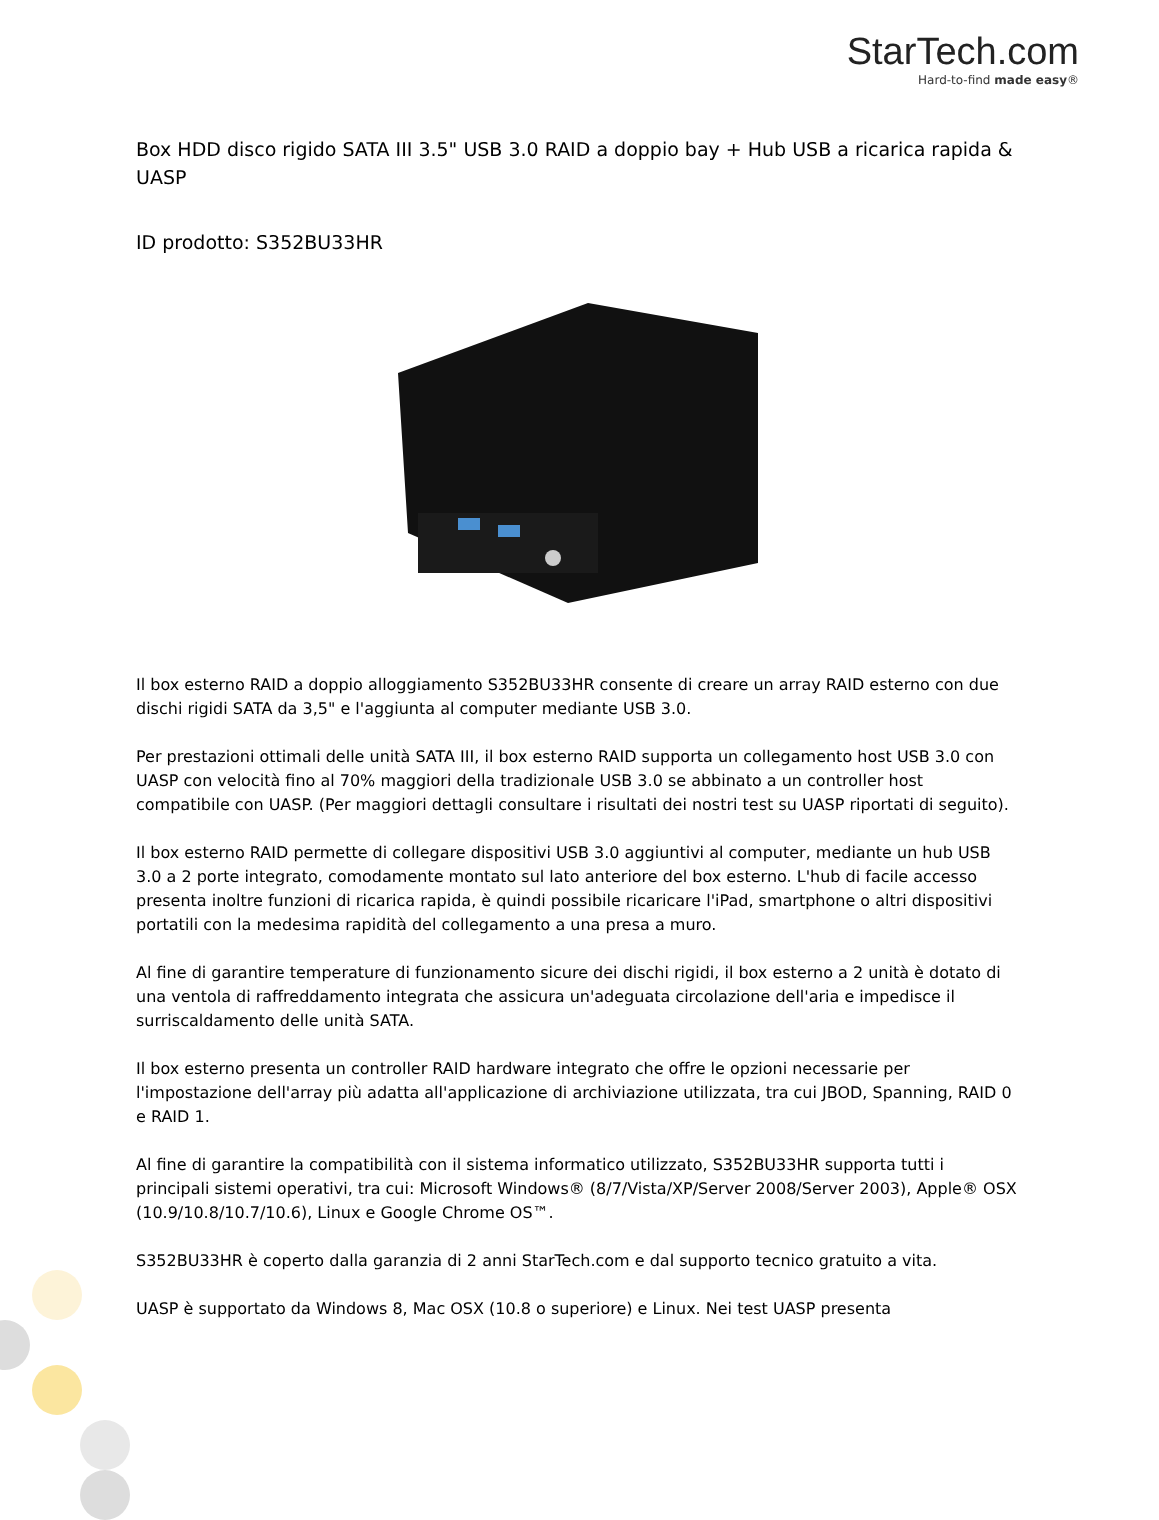StarTech.com
Hard-to-find made easy®
Box HDD disco rigido SATA III 3.5" USB 3.0 RAID a doppio bay + Hub USB a ricarica rapida & UASP
ID prodotto: S352BU33HR
Il box esterno RAID a doppio alloggiamento S352BU33HR consente di creare un array RAID esterno con due dischi rigidi SATA da 3,5" e l'aggiunta al computer mediante USB 3.0.
Per prestazioni ottimali delle unità SATA III, il box esterno RAID supporta un collegamento host USB 3.0 con UASP con velocità fino al 70% maggiori della tradizionale USB 3.0 se abbinato a un controller host compatibile con UASP. (Per maggiori dettagli consultare i risultati dei nostri test su UASP riportati di seguito).
Il box esterno RAID permette di collegare dispositivi USB 3.0 aggiuntivi al computer, mediante un hub USB 3.0 a 2 porte integrato, comodamente montato sul lato anteriore del box esterno. L'hub di facile accesso presenta inoltre funzioni di ricarica rapida, è quindi possibile ricaricare l'iPad, smartphone o altri dispositivi portatili con la medesima rapidità del collegamento a una presa a muro.
Al fine di garantire temperature di funzionamento sicure dei dischi rigidi, il box esterno a 2 unità è dotato di una ventola di raffreddamento integrata che assicura un'adeguata circolazione dell'aria e impedisce il surriscaldamento delle unità SATA.
Il box esterno presenta un controller RAID hardware integrato che offre le opzioni necessarie per l'impostazione dell'array più adatta all'applicazione di archiviazione utilizzata, tra cui JBOD, Spanning, RAID 0 e RAID 1.
Al fine di garantire la compatibilità con il sistema informatico utilizzato, S352BU33HR supporta tutti i principali sistemi operativi, tra cui: Microsoft Windows® (8/7/Vista/XP/Server 2008/Server 2003), Apple® OSX (10.9/10.8/10.7/10.6), Linux e Google Chrome OS™.
S352BU33HR è coperto dalla garanzia di 2 anni StarTech.com e dal supporto tecnico gratuito a vita.
UASP è supportato da Windows 8, Mac OSX (10.8 o superiore) e Linux. Nei test UASP presenta